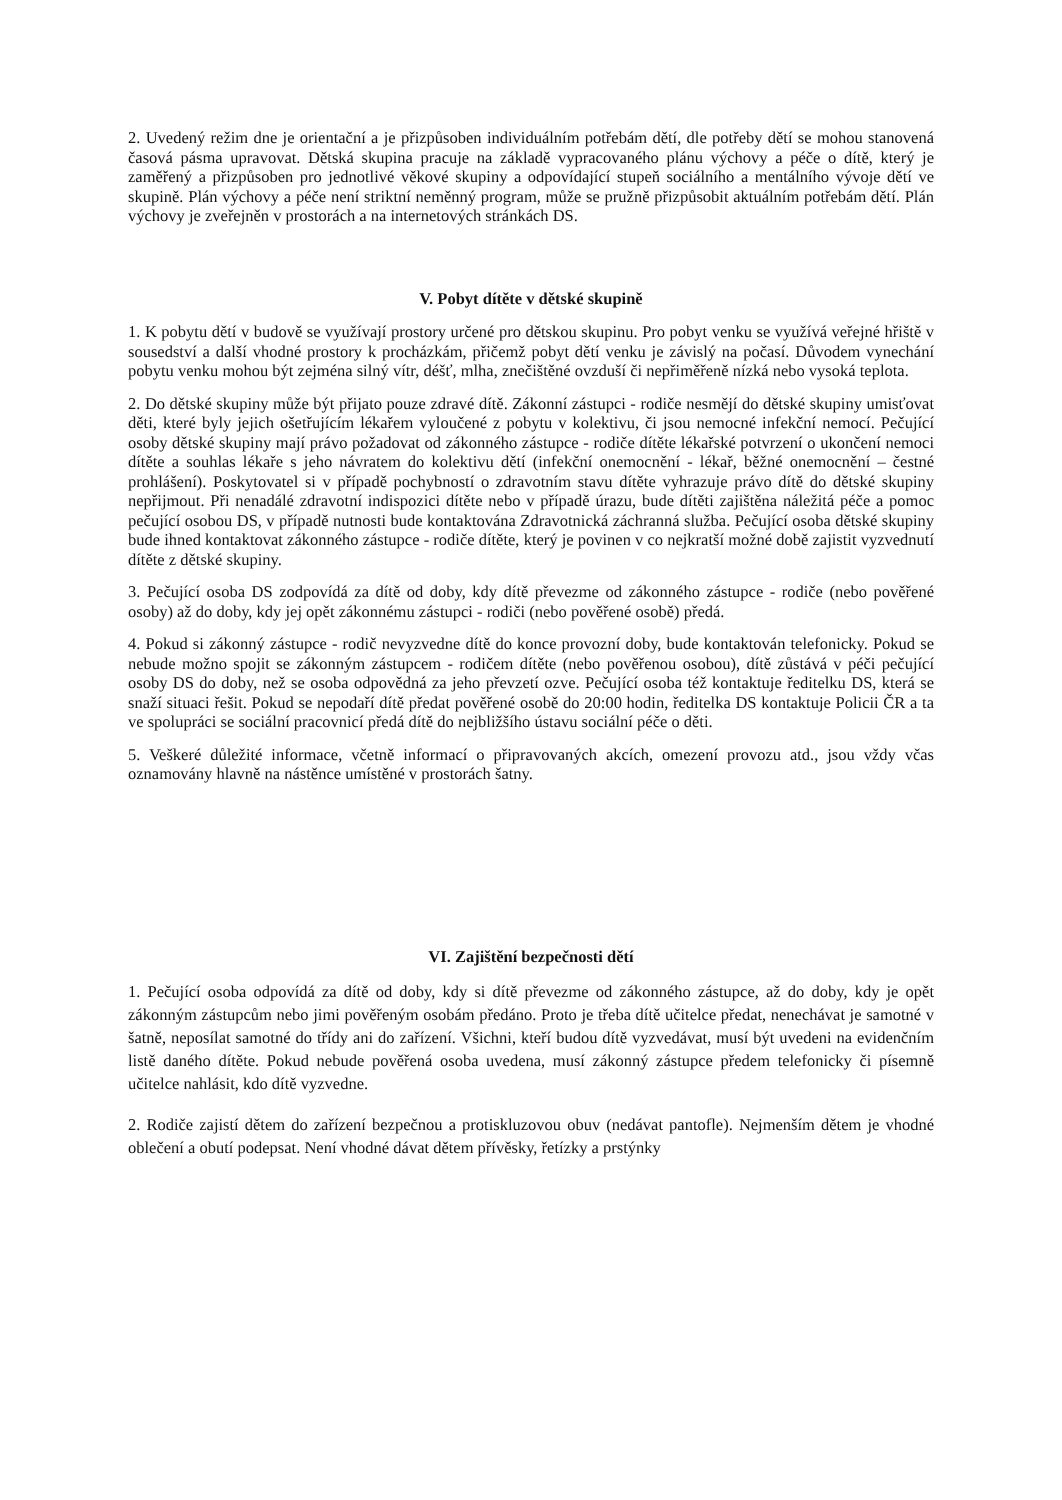2. Uvedený režim dne je orientační a je přizpůsoben individuálním potřebám dětí, dle potřeby dětí se mohou stanovená časová pásma upravovat. Dětská skupina pracuje na základě vypracovaného plánu výchovy a péče o dítě, který je zaměřený a přizpůsoben pro jednotlivé věkové skupiny a odpovídající stupeň sociálního a mentálního vývoje dětí ve skupině. Plán výchovy a péče není striktní neměnný program, může se pružně přizpůsobit aktuálním potřebám dětí. Plán výchovy je zveřejněn v prostorách a na internetových stránkách DS.
V. Pobyt dítěte v dětské skupině
1. K pobytu dětí v budově se využívají prostory určené pro dětskou skupinu. Pro pobyt venku se využívá veřejné hřiště v sousedství a další vhodné prostory k procházkám, přičemž pobyt dětí venku je závislý na počasí. Důvodem vynechání pobytu venku mohou být zejména silný vítr, déšť, mlha, znečištěné ovzduší či nepřiměřeně nízká nebo vysoká teplota.
2. Do dětské skupiny může být přijato pouze zdravé dítě. Zákonní zástupci - rodiče nesmějí do dětské skupiny umisťovat děti, které byly jejich ošetřujícím lékařem vyloučené z pobytu v kolektivu, či jsou nemocné infekční nemocí. Pečující osoby dětské skupiny mají právo požadovat od zákonného zástupce - rodiče dítěte lékařské potvrzení o ukončení nemoci dítěte a souhlas lékaře s jeho návratem do kolektivu dětí (infekční onemocnění - lékař, běžné onemocnění – čestné prohlášení). Poskytovatel si v případě pochybností o zdravotním stavu dítěte vyhrazuje právo dítě do dětské skupiny nepřijmout. Při nenadálé zdravotní indispozici dítěte nebo v případě úrazu, bude dítěti zajištěna náležitá péče a pomoc pečující osobou DS, v případě nutnosti bude kontaktována Zdravotnická záchranná služba. Pečující osoba dětské skupiny bude ihned kontaktovat zákonného zástupce - rodiče dítěte, který je povinen v co nejkratší možné době zajistit vyzvednutí dítěte z dětské skupiny.
3. Pečující osoba DS zodpovídá za dítě od doby, kdy dítě převezme od zákonného zástupce - rodiče (nebo pověřené osoby) až do doby, kdy jej opět zákonnému zástupci - rodiči (nebo pověřené osobě) předá.
4. Pokud si zákonný zástupce - rodič nevyzvedne dítě do konce provozní doby, bude kontaktován telefonicky. Pokud se nebude možno spojit se zákonným zástupcem - rodičem dítěte (nebo pověřenou osobou), dítě zůstává v péči pečující osoby DS do doby, než se osoba odpovědná za jeho převzetí ozve. Pečující osoba též kontaktuje ředitelku DS, která se snaží situaci řešit. Pokud se nepodaří dítě předat pověřené osobě do 20:00 hodin, ředitelka DS kontaktuje Policii ČR a ta ve spolupráci se sociální pracovnicí předá dítě do nejbližšího ústavu sociální péče o děti.
5. Veškeré důležité informace, včetně informací o připravovaných akcích, omezení provozu atd., jsou vždy včas oznamovány hlavně na nástěnce umístěné v prostorách šatny.
VI. Zajištění bezpečnosti dětí
1. Pečující osoba odpovídá za dítě od doby, kdy si dítě převezme od zákonného zástupce, až do doby, kdy je opět zákonným zástupcům nebo jimi pověřeným osobám předáno. Proto je třeba dítě učitelce předat, nenechávat je samotné v šatně, neposílat samotné do třídy ani do zařízení. Všichni, kteří budou dítě vyzvedávat, musí být uvedeni na evidenčním listě daného dítěte. Pokud nebude pověřená osoba uvedena, musí zákonný zástupce předem telefonicky či písemně učitelce nahlásit, kdo dítě vyzvedne.
2. Rodiče zajistí dětem do zařízení bezpečnou a protiskluzovou obuv (nedávat pantofle). Nejmenším dětem je vhodné oblečení a obutí podepsat. Není vhodné dávat dětem přívěsky, řetízky a prstýnky